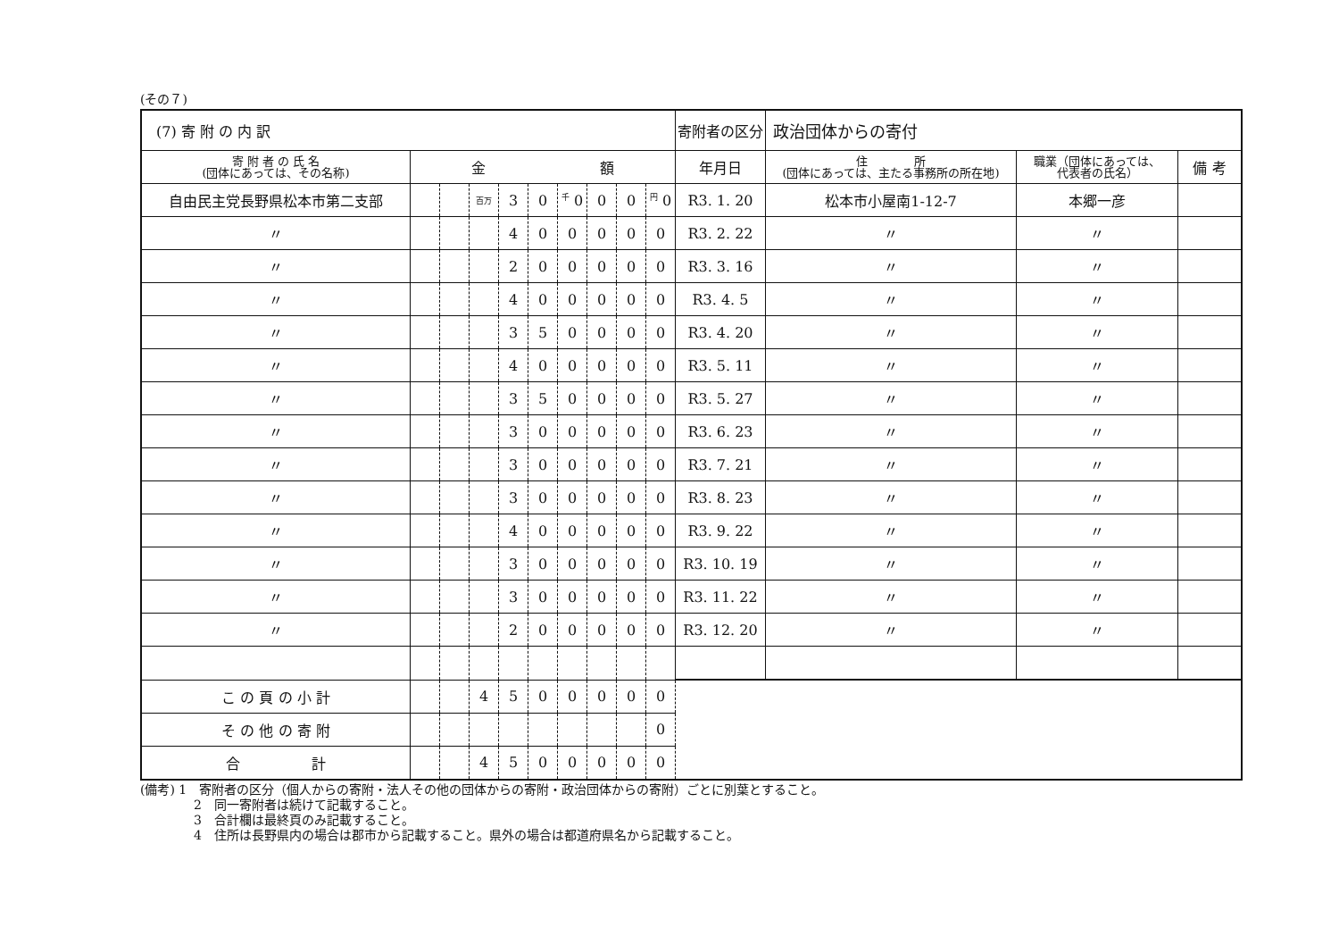(その７)
| (7) 寄 附 の 内 訳 | | | | | | | | | | 寄附者の区分 | 政治団体からの寄付 | | |
| 寄 附 者 の 氏 名 (団体にあっては、その名称) | 金 額 | | | | | | | | | 年月日 | 住 所 (団体にあっては、主たる事務所の所在地) | 職業（団体にあっては、 代表者の氏名） | 備 考 |
| 自由民主党長野県松本市第二支部 | | | 百万 | 3 | 0 | <sup>千</sup> 0 | 0 | 0 | <sup>円</sup> 0 | R3. 1. 20 | 松本市小屋南1-12-7 | 本郷一彦 | |
| 〃 | | | | 4 | 0 | 0 | 0 | 0 | 0 | R3. 2. 22 | 〃 | 〃 | |
| 〃 | | | | 2 | 0 | 0 | 0 | 0 | 0 | R3. 3. 16 | 〃 | 〃 | |
| 〃 | | | | 4 | 0 | 0 | 0 | 0 | 0 | R3. 4. 5 | 〃 | 〃 | |
| 〃 | | | | 3 | 5 | 0 | 0 | 0 | 0 | R3. 4. 20 | 〃 | 〃 | |
| 〃 | | | | 4 | 0 | 0 | 0 | 0 | 0 | R3. 5. 11 | 〃 | 〃 | |
| 〃 | | | | 3 | 5 | 0 | 0 | 0 | 0 | R3. 5. 27 | 〃 | 〃 | |
| 〃 | | | | 3 | 0 | 0 | 0 | 0 | 0 | R3. 6. 23 | 〃 | 〃 | |
| 〃 | | | | 3 | 0 | 0 | 0 | 0 | 0 | R3. 7. 21 | 〃 | 〃 | |
| 〃 | | | | 3 | 0 | 0 | 0 | 0 | 0 | R3. 8. 23 | 〃 | 〃 | |
| 〃 | | | | 4 | 0 | 0 | 0 | 0 | 0 | R3. 9. 22 | 〃 | 〃 | |
| 〃 | | | | 3 | 0 | 0 | 0 | 0 | 0 | R3. 10. 19 | 〃 | 〃 | |
| 〃 | | | | 3 | 0 | 0 | 0 | 0 | 0 | R3. 11. 22 | 〃 | 〃 | |
| 〃 | | | | 2 | 0 | 0 | 0 | 0 | 0 | R3. 12. 20 | 〃 | 〃 | |
| こ の 頁 の 小 計 | | | 4 | 5 | 0 | 0 | 0 | 0 | 0 | | | | |
| そ の 他 の 寄 附 | | | | | | | | | 0 | | | | |
| 合 計 | | | 4 | 5 | 0 | 0 | 0 | 0 | 0 | | | | |
(備考) 1　寄附者の区分（個人からの寄附・法人その他の団体からの寄附・政治団体からの寄附）ごとに別葉とすること。
2　同一寄附者は続けて記載すること。
3　合計欄は最終頁のみ記載すること。
4　住所は長野県内の場合は郡市から記載すること。県外の場合は都道府県名から記載すること。